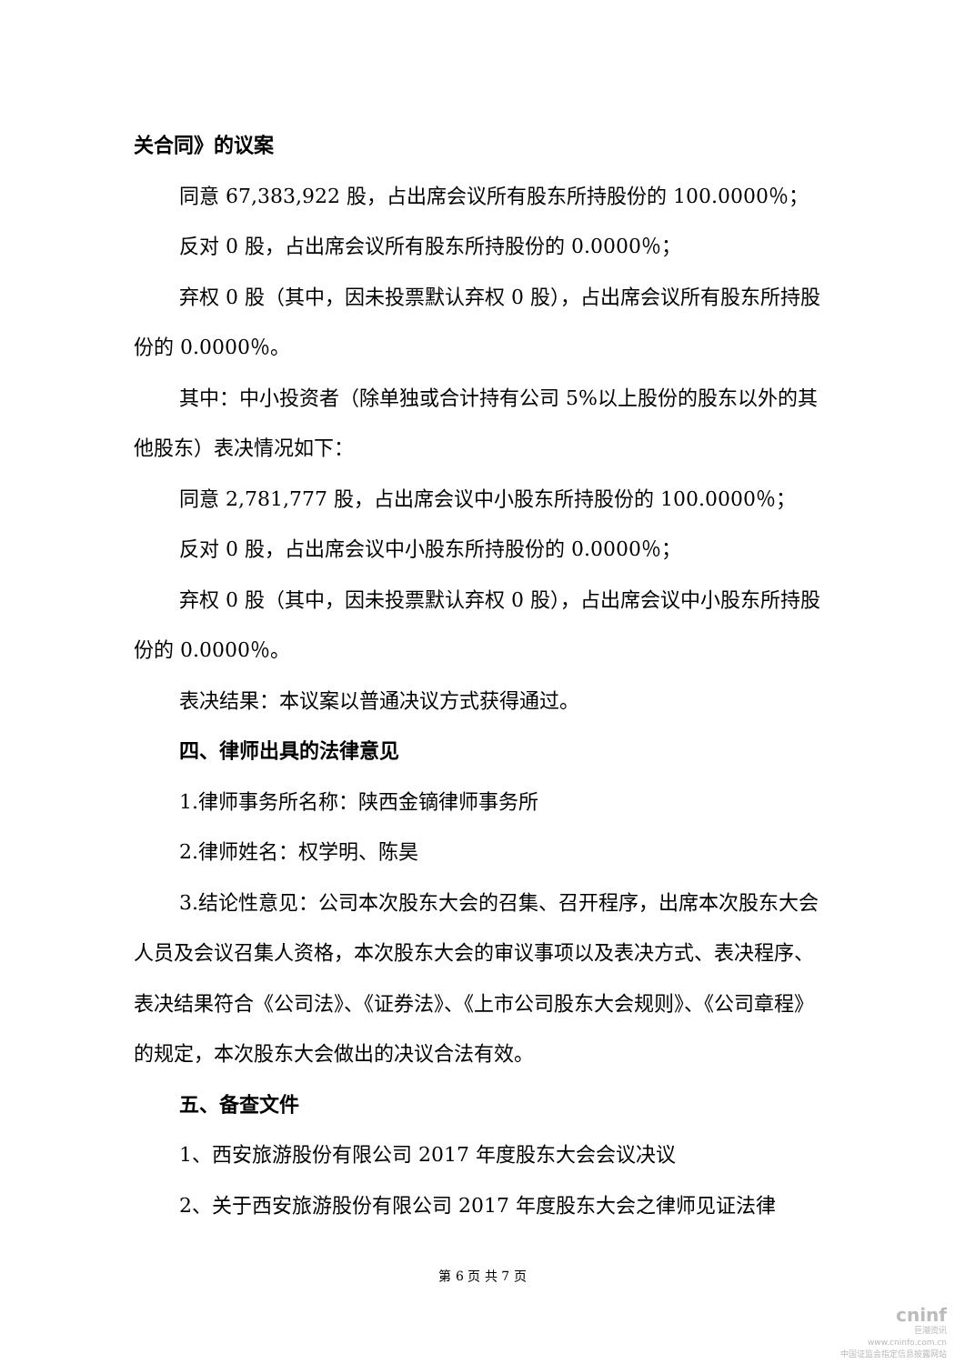关合同》的议案
同意 67,383,922 股，占出席会议所有股东所持股份的 100.0000％；
反对 0 股，占出席会议所有股东所持股份的 0.0000％；
弃权 0 股（其中，因未投票默认弃权 0 股），占出席会议所有股东所持股份的 0.0000％。
其中：中小投资者（除单独或合计持有公司 5%以上股份的股东以外的其他股东）表决情况如下：
同意 2,781,777 股，占出席会议中小股东所持股份的 100.0000％；
反对 0 股，占出席会议中小股东所持股份的 0.0000％；
弃权 0 股（其中，因未投票默认弃权 0 股），占出席会议中小股东所持股份的 0.0000％。
表决结果：本议案以普通决议方式获得通过。
四、律师出具的法律意见
1.律师事务所名称：陕西金镝律师事务所
2.律师姓名：权学明、陈昊
3.结论性意见：公司本次股东大会的召集、召开程序，出席本次股东大会人员及会议召集人资格，本次股东大会的审议事项以及表决方式、表决程序、表决结果符合《公司法》、《证券法》、《上市公司股东大会规则》、《公司章程》的规定，本次股东大会做出的决议合法有效。
五、备查文件
1、西安旅游股份有限公司 2017 年度股东大会会议决议
2、关于西安旅游股份有限公司 2017 年度股东大会之律师见证法律
第 6 页 共 7 页
cninf
巨潮资讯
www.cninfo.com.cn
中国证监会指定信息披露网站